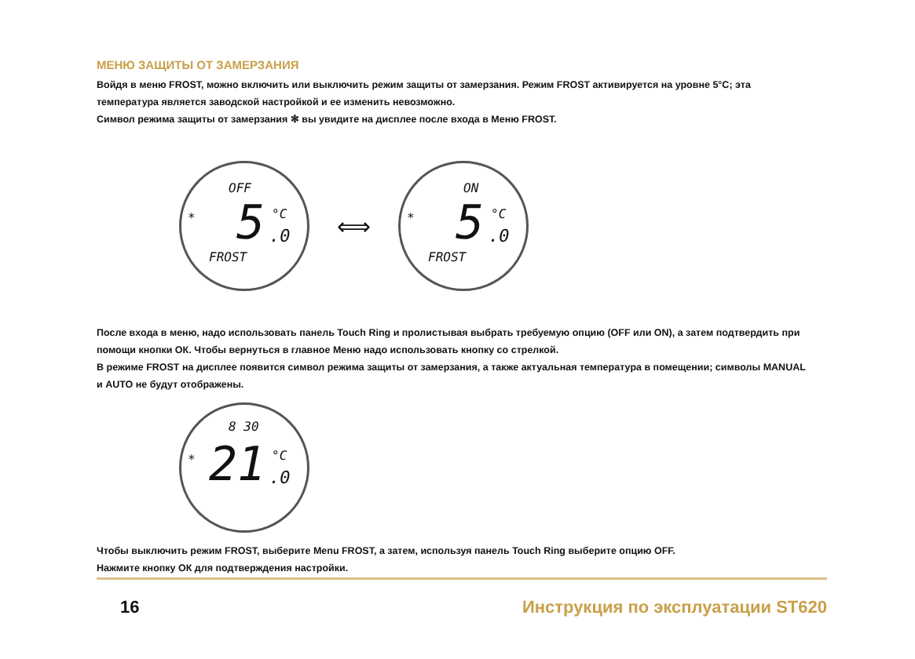МЕНЮ ЗАЩИТЫ ОТ ЗАМЕРЗАНИЯ
Войдя в меню FROST, можно включить или выключить режим защиты от замерзания. Режим FROST активируется на уровне 5°C; эта температура является заводской настройкой и ее изменить невозможно.
Символ режима защиты от замерзания ✻ вы увидите на дисплее после входа в Меню FROST.
OFF
* 5 °C.0
FROST
⟺
ON
* 5 °C.0
FROST
После входа в меню, надо использовать панель Touch Ring и пролистывая выбрать требуемую опцию (OFF или ON), а затем подтвердить при помощи кнопки ОК. Чтобы вернуться в главное Меню надо использовать кнопку со стрелкой.
В режиме FROST на дисплее появится символ режима защиты от замерзания, а также актуальная температура в помещении; символы MANUAL и AUTO не будут отображены.
8 30
* 21 °C.0
Чтобы выключить режим FROST, выберите Menu FROST, а затем, используя панель Touch Ring выберите опцию OFF.
Нажмите кнопку ОК для подтверждения настройки.
16 Инструкция по эксплуатации ST620